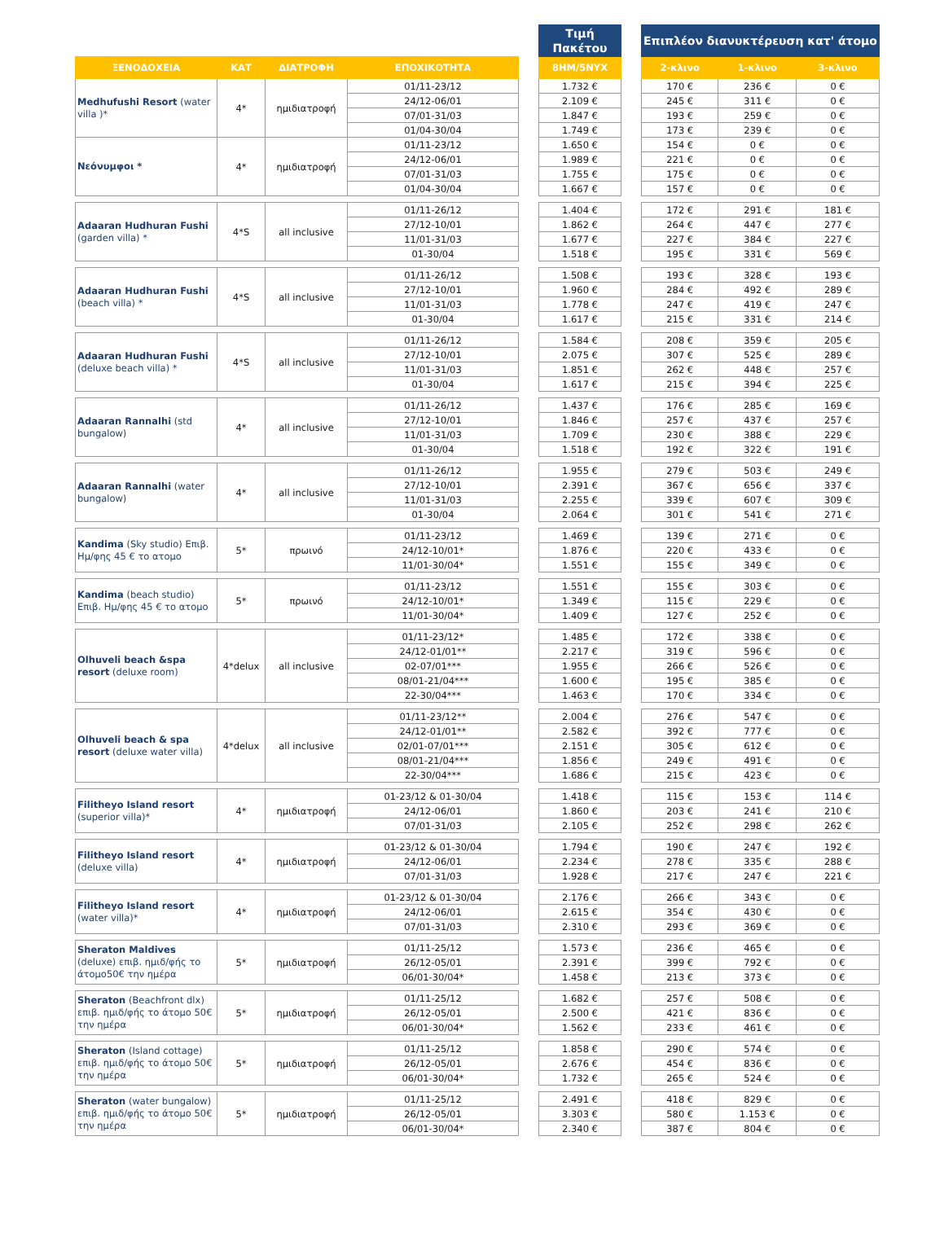| | | | | | Τιμή Πακέτου | | Επιπλέον διανυκτέρευση κατ' άτομο | | |
| --- | --- | --- | --- | --- | --- | --- | --- | --- | --- |
| ΞΕΝΟΔΟΧΕΙΑ | ΚΑΤ | ΔΙΑΤΡΟΦΗ | ΕΠΟΧΙΚΟΤΗΤΑ | | 8ΗΜ/5ΝΥΧ | | 2-κλινο | 1-κλινο | 3-κλινο |
| Medhufushi Resort (water villa )* | 4* | ημιδιατροφή | 01/11-23/12 | | 1.732 € | | 170 € | 236 € | 0 € |
| | | | 24/12-06/01 | | 2.109 € | | 245 € | 311 € | 0 € |
| | | | 07/01-31/03 | | 1.847 € | | 193 € | 259 € | 0 € |
| | | | 01/04-30/04 | | 1.749 € | | 173 € | 239 € | 0 € |
| Νεόνυμφοι * | 4* | ημιδιατροφή | 01/11-23/12 | | 1.650 € | | 154 € | 0 € | 0 € |
| | | | 24/12-06/01 | | 1.989 € | | 221 € | 0 € | 0 € |
| | | | 07/01-31/03 | | 1.755 € | | 175 € | 0 € | 0 € |
| | | | 01/04-30/04 | | 1.667 € | | 157 € | 0 € | 0 € |
| Adaaran Hudhuran Fushi (garden villa) * | 4*S | all inclusive | 01/11-26/12 | | 1.404 € | | 172 € | 291 € | 181 € |
| | | | 27/12-10/01 | | 1.862 € | | 264 € | 447 € | 277 € |
| | | | 11/01-31/03 | | 1.677 € | | 227 € | 384 € | 227 € |
| | | | 01-30/04 | | 1.518 € | | 195 € | 331 € | 569 € |
| Adaaran Hudhuran Fushi (beach villa) * | 4*S | all inclusive | 01/11-26/12 | | 1.508 € | | 193 € | 328 € | 193 € |
| | | | 27/12-10/01 | | 1.960 € | | 284 € | 492 € | 289 € |
| | | | 11/01-31/03 | | 1.778 € | | 247 € | 419 € | 247 € |
| | | | 01-30/04 | | 1.617 € | | 215 € | 331 € | 214 € |
| Adaaran Hudhuran Fushi (deluxe beach villa) * | 4*S | all inclusive | 01/11-26/12 | | 1.584 € | | 208 € | 359 € | 205 € |
| | | | 27/12-10/01 | | 2.075 € | | 307 € | 525 € | 289 € |
| | | | 11/01-31/03 | | 1.851 € | | 262 € | 448 € | 257 € |
| | | | 01-30/04 | | 1.617 € | | 215 € | 394 € | 225 € |
| Adaaran Rannalhi (std bungalow) | 4* | all inclusive | 01/11-26/12 | | 1.437 € | | 176 € | 285 € | 169 € |
| | | | 27/12-10/01 | | 1.846 € | | 257 € | 437 € | 257 € |
| | | | 11/01-31/03 | | 1.709 € | | 230 € | 388 € | 229 € |
| | | | 01-30/04 | | 1.518 € | | 192 € | 322 € | 191 € |
| Adaaran Rannalhi (water bungalow) | 4* | all inclusive | 01/11-26/12 | | 1.955 € | | 279 € | 503 € | 249 € |
| | | | 27/12-10/01 | | 2.391 € | | 367 € | 656 € | 337 € |
| | | | 11/01-31/03 | | 2.255 € | | 339 € | 607 € | 309 € |
| | | | 01-30/04 | | 2.064 € | | 301 € | 541 € | 271 € |
| Kandima (Sky studio) Επιβ. Ημ/φης 45 € το ατομο | 5* | πρωινό | 01/11-23/12 | | 1.469 € | | 139 € | 271 € | 0 € |
| | | | 24/12-10/01* | | 1.876 € | | 220 € | 433 € | 0 € |
| | | | 11/01-30/04* | | 1.551 € | | 155 € | 349 € | 0 € |
| Kandima (beach studio) Επιβ. Ημ/φης 45 € το ατομο | 5* | πρωινό | 01/11-23/12 | | 1.551 € | | 155 € | 303 € | 0 € |
| | | | 24/12-10/01* | | 1.349 € | | 115 € | 229 € | 0 € |
| | | | 11/01-30/04* | | 1.409 € | | 127 € | 252 € | 0 € |
| Olhuveli beach &spa resort (deluxe room) | 4*delux | all inclusive | 01/11-23/12* | | 1.485 € | | 172 € | 338 € | 0 € |
| | | | 24/12-01/01** | | 2.217 € | | 319 € | 596 € | 0 € |
| | | | 02-07/01*** | | 1.955 € | | 266 € | 526 € | 0 € |
| | | | 08/01-21/04*** | | 1.600 € | | 195 € | 385 € | 0 € |
| | | | 22-30/04*** | | 1.463 € | | 170 € | 334 € | 0 € |
| Olhuveli beach & spa resort (deluxe water villa) | 4*delux | all inclusive | 01/11-23/12** | | 2.004 € | | 276 € | 547 € | 0 € |
| | | | 24/12-01/01** | | 2.582 € | | 392 € | 777 € | 0 € |
| | | | 02/01-07/01*** | | 2.151 € | | 305 € | 612 € | 0 € |
| | | | 08/01-21/04*** | | 1.856 € | | 249 € | 491 € | 0 € |
| | | | 22-30/04*** | | 1.686 € | | 215 € | 423 € | 0 € |
| Filitheyo Island resort (superior villa)* | 4* | ημιδιατροφή | 01-23/12 & 01-30/04 | | 1.418 € | | 115 € | 153 € | 114 € |
| | | | 24/12-06/01 | | 1.860 € | | 203 € | 241 € | 210 € |
| | | | 07/01-31/03 | | 2.105 € | | 252 € | 298 € | 262 € |
| Filitheyo Island resort (deluxe villa) | 4* | ημιδιατροφή | 01-23/12 & 01-30/04 | | 1.794 € | | 190 € | 247 € | 192 € |
| | | | 24/12-06/01 | | 2.234 € | | 278 € | 335 € | 288 € |
| | | | 07/01-31/03 | | 1.928 € | | 217 € | 247 € | 221 € |
| Filitheyo Island resort (water villa)* | 4* | ημιδιατροφή | 01-23/12 & 01-30/04 | | 2.176 € | | 266 € | 343 € | 0 € |
| | | | 24/12-06/01 | | 2.615 € | | 354 € | 430 € | 0 € |
| | | | 07/01-31/03 | | 2.310 € | | 293 € | 369 € | 0 € |
| Sheraton Maldives (deluxe) επιβ. ημιδ/φής το άτομο50€ την ημέρα | 5* | ημιδιατροφή | 01/11-25/12 | | 1.573 € | | 236 € | 465 € | 0 € |
| | | | 26/12-05/01 | | 2.391 € | | 399 € | 792 € | 0 € |
| | | | 06/01-30/04* | | 1.458 € | | 213 € | 373 € | 0 € |
| Sheraton (Beachfront dlx) επιβ. ημιδ/φής το άτομο 50€ την ημέρα | 5* | ημιδιατροφή | 01/11-25/12 | | 1.682 € | | 257 € | 508 € | 0 € |
| | | | 26/12-05/01 | | 2.500 € | | 421 € | 836 € | 0 € |
| | | | 06/01-30/04* | | 1.562 € | | 233 € | 461 € | 0 € |
| Sheraton (Island cottage) επιβ. ημιδ/φής το άτομο 50€ την ημέρα | 5* | ημιδιατροφή | 01/11-25/12 | | 1.858 € | | 290 € | 574 € | 0 € |
| | | | 26/12-05/01 | | 2.676 € | | 454 € | 836 € | 0 € |
| | | | 06/01-30/04* | | 1.732 € | | 265 € | 524 € | 0 € |
| Sheraton (water bungalow) επιβ. ημιδ/φής το άτομο 50€ την ημέρα | 5* | ημιδιατροφή | 01/11-25/12 | | 2.491 € | | 418 € | 829 € | 0 € |
| | | | 26/12-05/01 | | 3.303 € | | 580 € | 1.153 € | 0 € |
| | | | 06/01-30/04* | | 2.340 € | | 387 € | 804 € | 0 € |